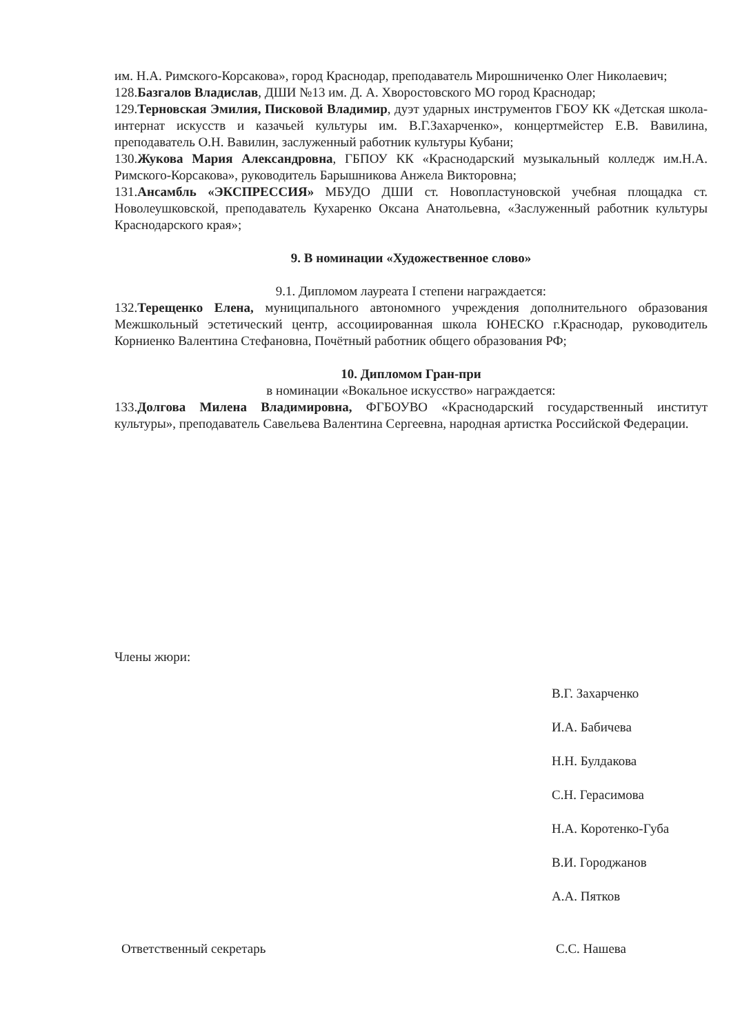им. Н.А. Римского-Корсакова», город Краснодар, преподаватель Мирошниченко Олег Николаевич;
128.Базгалов Владислав, ДШИ №13 им. Д. А. Хворостовского МО город Краснодар;
129.Терновская Эмилия, Писковой Владимир, дуэт ударных инструментов ГБОУ КК «Детская школа-интернат искусств и казачьей культуры им. В.Г.Захарченко», концертмейстер Е.В. Вавилина, преподаватель О.Н. Вавилин, заслуженный работник культуры Кубани;
130.Жукова Мария Александровна, ГБПОУ КК «Краснодарский музыкальный колледж им.Н.А. Римского-Корсакова», руководитель Барышникова Анжела Викторовна;
131.Ансамбль «ЭКСПРЕССИЯ» МБУДО ДШИ ст. Новопластуновской учебная площадка ст. Новолеушковской, преподаватель Кухаренко Оксана Анатольевна, «Заслуженный работник культуры Краснодарского края»;
9. В номинации «Художественное слово»
9.1. Дипломом лауреата I степени награждается:
132.Терещенко Елена, муниципального автономного учреждения дополнительного образования Межшкольный эстетический центр, ассоциированная школа ЮНЕСКО г.Краснодар, руководитель Корниенко Валентина Стефановна, Почётный работник общего образования РФ;
10. Дипломом Гран-при
в номинации «Вокальное искусство» награждается:
133.Долгова Милена Владимировна, ФГБОУВО «Краснодарский государственный институт культуры», преподаватель Савельева Валентина Сергеевна, народная артистка Российской Федерации.
Члены жюри:
В.Г. Захарченко
И.А. Бабичева
Н.Н. Булдакова
С.Н. Герасимова
Н.А. Коротенко-Губа
В.И. Городжанов
А.А. Пятков
Ответственный секретарь С.С. Нашева